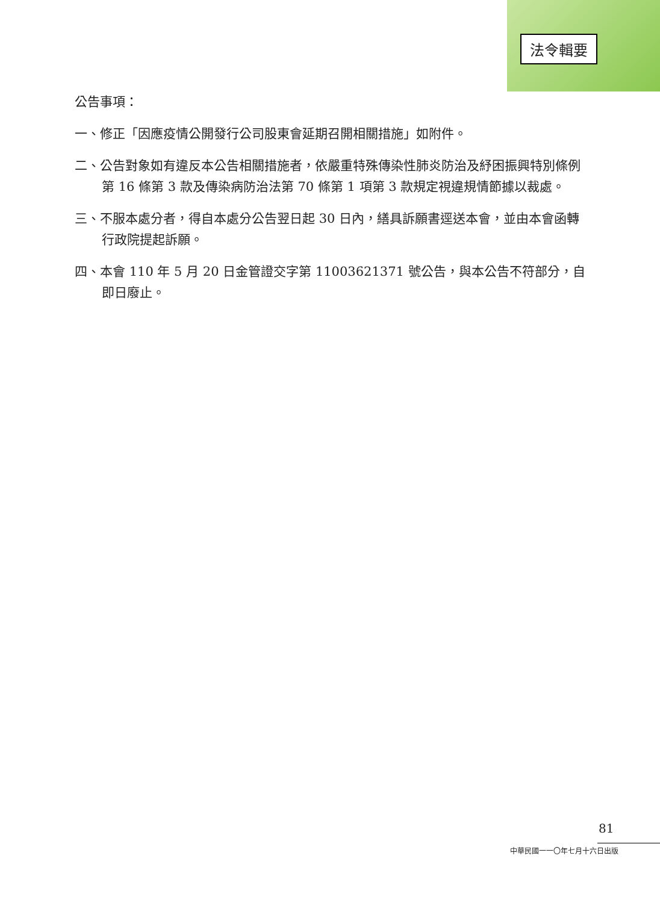法令輯要
公告事項：
一、修正「因應疫情公開發行公司股東會延期召開相關措施」如附件。
二、公告對象如有違反本公告相關措施者，依嚴重特殊傳染性肺炎防治及紓困振興特別條例第 16 條第 3 款及傳染病防治法第 70 條第 1 項第 3 款規定視違規情節據以裁處。
三、不服本處分者，得自本處分公告翌日起 30 日內，繕具訴願書逕送本會，並由本會函轉行政院提起訴願。
四、本會 110 年 5 月 20 日金管證交字第 11003621371 號公告，與本公告不符部分，自即日廢止。
81
中華民國一一〇年七月十六日出版